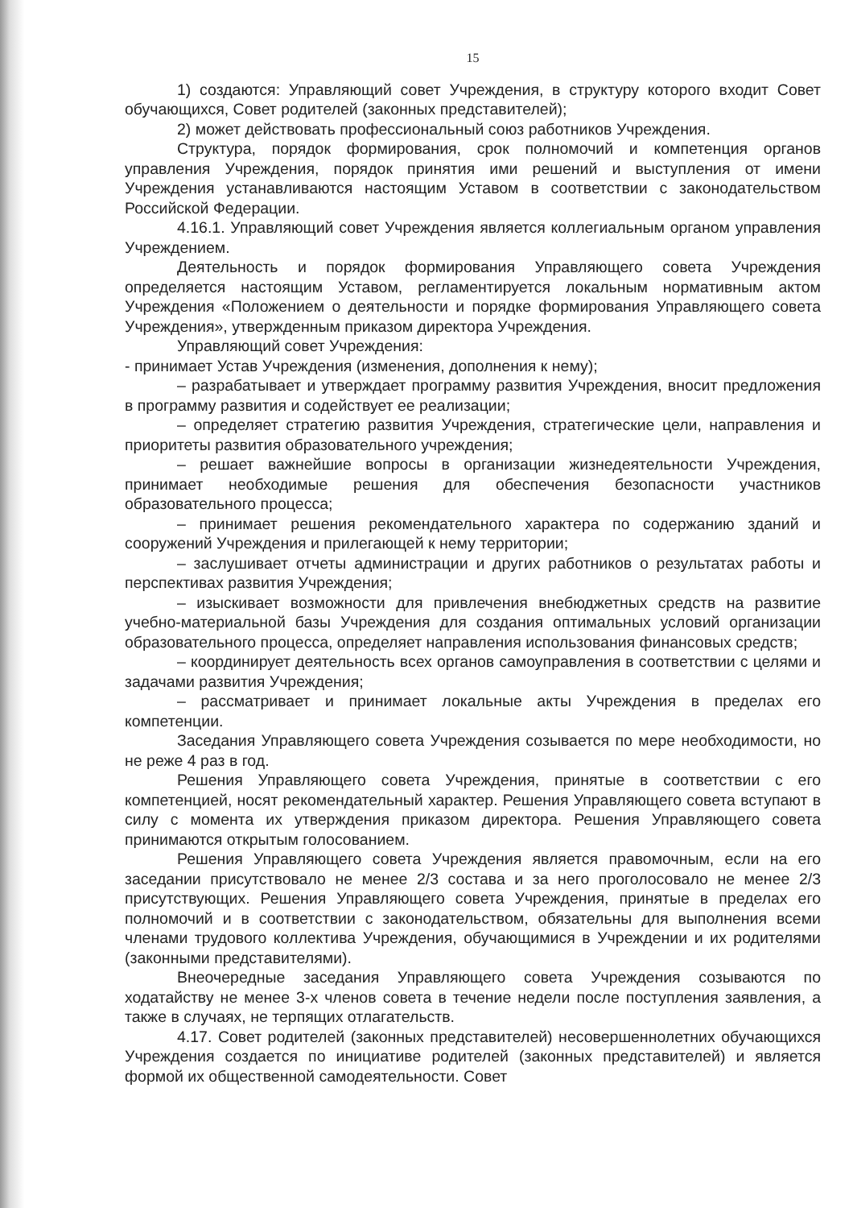15
1) создаются: Управляющий совет Учреждения, в структуру которого входит Совет обучающихся, Совет родителей (законных представителей);
2) может действовать профессиональный союз работников Учреждения.
Структура, порядок формирования, срок полномочий и компетенция органов управления Учреждения, порядок принятия ими решений и выступления от имени Учреждения устанавливаются настоящим Уставом в соответствии с законодательством Российской Федерации.
4.16.1. Управляющий совет Учреждения является коллегиальным органом управления Учреждением.
Деятельность и порядок формирования Управляющего совета Учреждения определяется настоящим Уставом, регламентируется локальным нормативным актом Учреждения «Положением о деятельности и порядке формирования Управляющего совета Учреждения», утвержденным приказом директора Учреждения.
Управляющий совет Учреждения:
- принимает Устав Учреждения (изменения, дополнения к нему);
– разрабатывает и утверждает программу развития Учреждения, вносит предложения в программу развития и содействует ее реализации;
– определяет стратегию развития Учреждения, стратегические цели, направления и приоритеты развития образовательного учреждения;
– решает важнейшие вопросы в организации жизнедеятельности Учреждения, принимает необходимые решения для обеспечения безопасности участников образовательного процесса;
– принимает решения рекомендательного характера по содержанию зданий и сооружений Учреждения и прилегающей к нему территории;
– заслушивает отчеты администрации и других работников о результатах работы и перспективах развития Учреждения;
– изыскивает возможности для привлечения внебюджетных средств на развитие учебно-материальной базы Учреждения для создания оптимальных условий организации образовательного процесса, определяет направления использования финансовых средств;
– координирует деятельность всех органов самоуправления в соответствии с целями и задачами развития Учреждения;
– рассматривает и принимает локальные акты Учреждения в пределах его компетенции.
Заседания Управляющего совета Учреждения созывается по мере необходимости, но не реже 4 раз в год.
Решения Управляющего совета Учреждения, принятые в соответствии с его компетенцией, носят рекомендательный характер. Решения Управляющего совета вступают в силу с момента их утверждения приказом директора. Решения Управляющего совета принимаются открытым голосованием.
Решения Управляющего совета Учреждения является правомочным, если на его заседании присутствовало не менее 2/3 состава и за него проголосовало не менее 2/3 присутствующих. Решения Управляющего совета Учреждения, принятые в пределах его полномочий и в соответствии с законодательством, обязательны для выполнения всеми членами трудового коллектива Учреждения, обучающимися в Учреждении и их родителями (законными представителями).
Внеочередные заседания Управляющего совета Учреждения созываются по ходатайству не менее 3-х членов совета в течение недели после поступления заявления, а также в случаях, не терпящих отлагательств.
4.17. Совет родителей (законных представителей) несовершеннолетних обучающихся Учреждения создается по инициативе родителей (законных представителей) и является формой их общественной самодеятельности. Совет